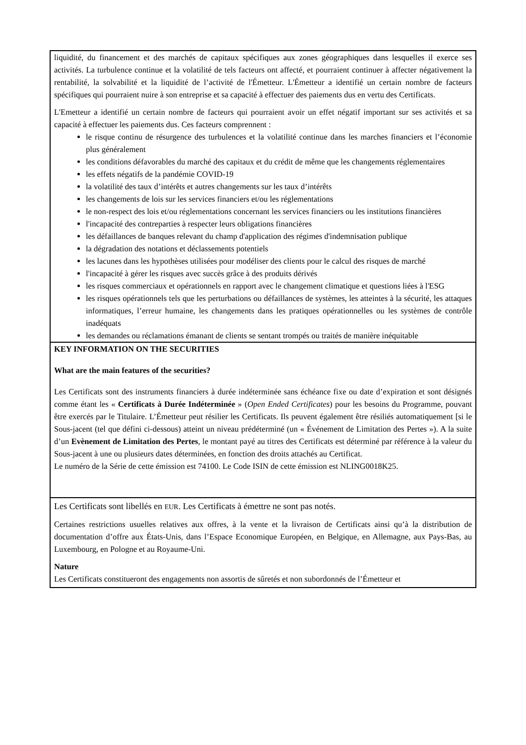liquidité, du financement et des marchés de capitaux spécifiques aux zones géographiques dans lesquelles il exerce ses activités. La turbulence continue et la volatilité de tels facteurs ont affecté, et pourraient continuer à affecter négativement la rentabilité, la solvabilité et la liquidité de l’activité de l'Émetteur. L'Émetteur a identifié un certain nombre de facteurs spécifiques qui pourraient nuire à son entreprise et sa capacité à effectuer des paiements dus en vertu des Certificats.
L'Emetteur a identifié un certain nombre de facteurs qui pourraient avoir un effet négatif important sur ses activités et sa capacité à effectuer les paiements dus. Ces facteurs comprennent :
le risque continu de résurgence des turbulences et la volatilité continue dans les marches financiers et l’économie plus généralement
les conditions défavorables du marché des capitaux et du crédit de même que les changements réglementaires
les effets négatifs de la pandémie COVID-19
la volatilité des taux d’intérêts et autres changements sur les taux d’intérêts
les changements de lois sur les services financiers et/ou les réglementations
le non-respect des lois et/ou réglementations concernant les services financiers ou les institutions financières
l'incapacité des contreparties à respecter leurs obligations financières
les défaillances de banques relevant du champ d'application des régimes d'indemnisation publique
la dégradation des notations et déclassements potentiels
les lacunes dans les hypothèses utilisées pour modéliser des clients pour le calcul des risques de marché
l'incapacité à gérer les risques avec succès grâce à des produits dérivés
les risques commerciaux et opérationnels en rapport avec le changement climatique et questions liées à l'ESG
les risques opérationnels tels que les perturbations ou défaillances de systèmes, les atteintes à la sécurité, les attaques informatiques, l’erreur humaine, les changements dans les pratiques opérationnelles ou les systèmes de contrôle inadéquats
les demandes ou réclamations émanant de clients se sentant trompés ou traités de manière inéquitable
KEY INFORMATION ON THE SECURITIES
What are the main features of the securities?
Les Certificats sont des instruments financiers à durée indéterminée sans échéance fixe ou date d’expiration et sont désignés comme étant les « Certificats à Durée Indéterminée » (Open Ended Certificates) pour les besoins du Programme, pouvant être exercés par le Titulaire. L’Émetteur peut résilier les Certificats. Ils peuvent également être résiliés automatiquement [si le Sous-jacent (tel que défini ci-dessous) atteint un niveau prédéterminé (un « Événement de Limitation des Pertes »). A la suite d’un Evènement de Limitation des Pertes, le montant payé au titres des Certificats est déterminé par référence à la valeur du Sous-jacent à une ou plusieurs dates déterminées, en fonction des droits attachés au Certificat.
Le numéro de la Série de cette émission est 74100. Le Code ISIN de cette émission est NLING0018K25.
Les Certificats sont libellés en EUR. Les Certificats à émettre ne sont pas notés.
Certaines restrictions usuelles relatives aux offres, à la vente et la livraison de Certificats ainsi qu’à la distribution de documentation d’offre aux États-Unis, dans l’Espace Economique Européen, en Belgique, en Allemagne, aux Pays-Bas, au Luxembourg, en Pologne et au Royaume-Uni.
Nature
Les Certificats constitueront des engagements non assortis de sûretés et non subordonnés de l’Émetteur et